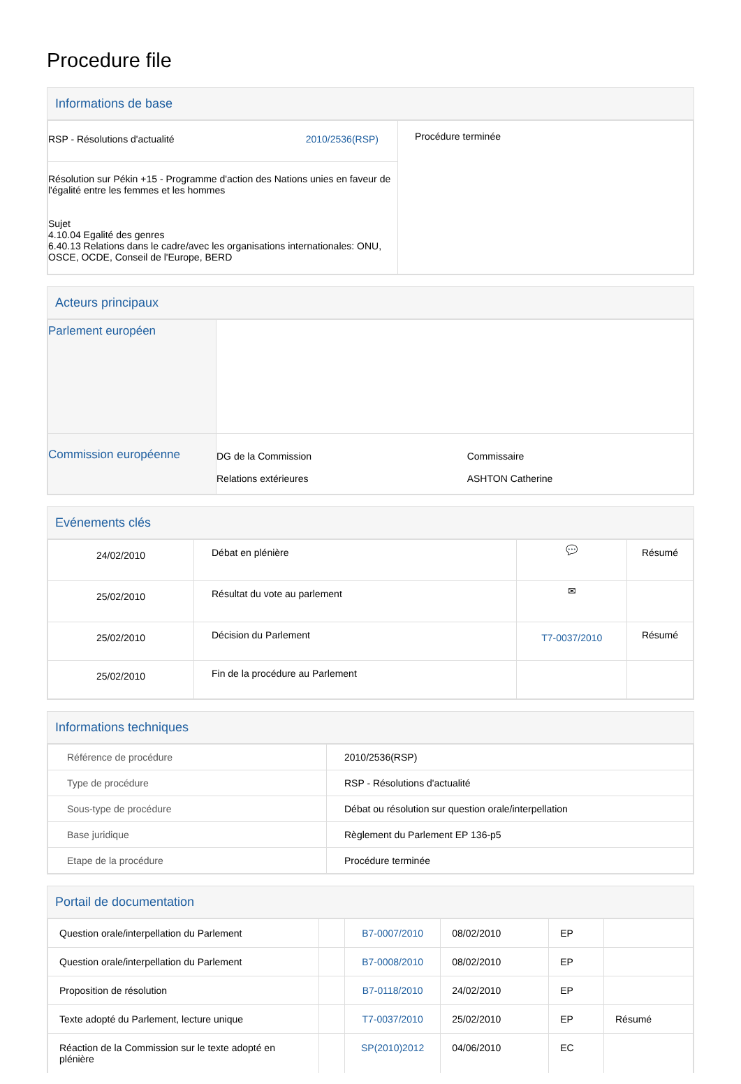Procedure file
Informations de base
| RSP - Résolutions d'actualité 2010/2536(RSP) | Procédure terminée |
| Résolution sur Pékin +15 - Programme d'action des Nations unies en faveur de l'égalité entre les femmes et les hommes Sujet 4.10.04 Egalité des genres 6.40.13 Relations dans le cadre/avec les organisations internationales: ONU, OSCE, OCDE, Conseil de l'Europe, BERD | |
Acteurs principaux
| Parlement européen | | |
| Commission européenne | DG de la Commission Relations extérieures | Commissaire ASHTON Catherine |
Evénements clés
| 24/02/2010 | Débat en plénière | 💬 | Résumé |
| 25/02/2010 | Résultat du vote au parlement | ✉ | |
| 25/02/2010 | Décision du Parlement | T7-0037/2010 | Résumé |
| 25/02/2010 | Fin de la procédure au Parlement | | |
Informations techniques
| Référence de procédure | 2010/2536(RSP) |
| Type de procédure | RSP - Résolutions d'actualité |
| Sous-type de procédure | Débat ou résolution sur question orale/interpellation |
| Base juridique | Règlement du Parlement EP 136-p5 |
| Etape de la procédure | Procédure terminée |
Portail de documentation
| Question orale/interpellation du Parlement | | B7-0007/2010 | 08/02/2010 | EP | |
| Question orale/interpellation du Parlement | | B7-0008/2010 | 08/02/2010 | EP | |
| Proposition de résolution | | B7-0118/2010 | 24/02/2010 | EP | |
| Texte adopté du Parlement, lecture unique | | T7-0037/2010 | 25/02/2010 | EP | Résumé |
| Réaction de la Commission sur le texte adopté en plénière | | SP(2010)2012 | 04/06/2010 | EC | |